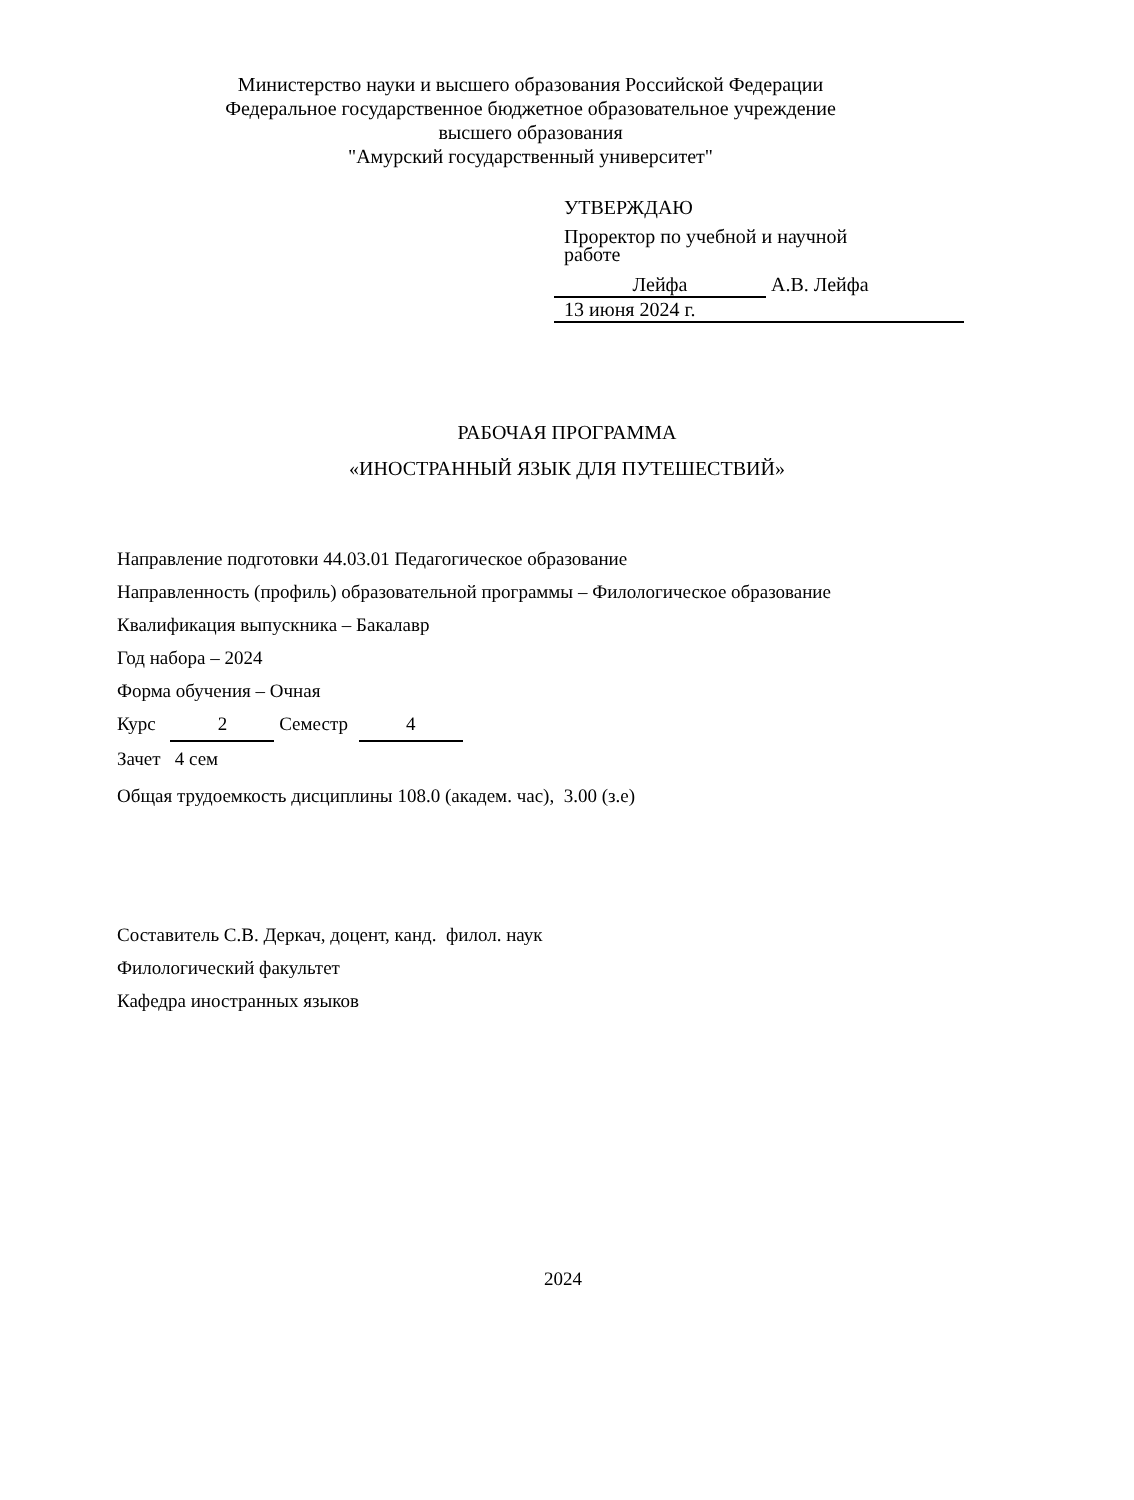Министерство науки и высшего образования Российской Федерации
Федеральное государственное бюджетное образовательное учреждение
высшего образования
"Амурский государственный университет"
УТВЕРЖДАЮ
Проректор по учебной и научной
работе
Лейфа А.В. Лейфа
13 июня 2024 г.
РАБОЧАЯ ПРОГРАММА
«ИНОСТРАННЫЙ ЯЗЫК ДЛЯ ПУТЕШЕСТВИЙ»
Направление подготовки 44.03.01 Педагогическое образование
Направленность (профиль) образовательной программы – Филологическое образование
Квалификация выпускника – Бакалавр
Год набора – 2024
Форма обучения – Очная
Курс 2 Семестр 4
Зачет 4 сем
Общая трудоемкость дисциплины 108.0 (академ. час), 3.00 (з.е)
Составитель С.В. Деркач, доцент, канд. филол. наук
Филологический факультет
Кафедра иностранных языков
2024